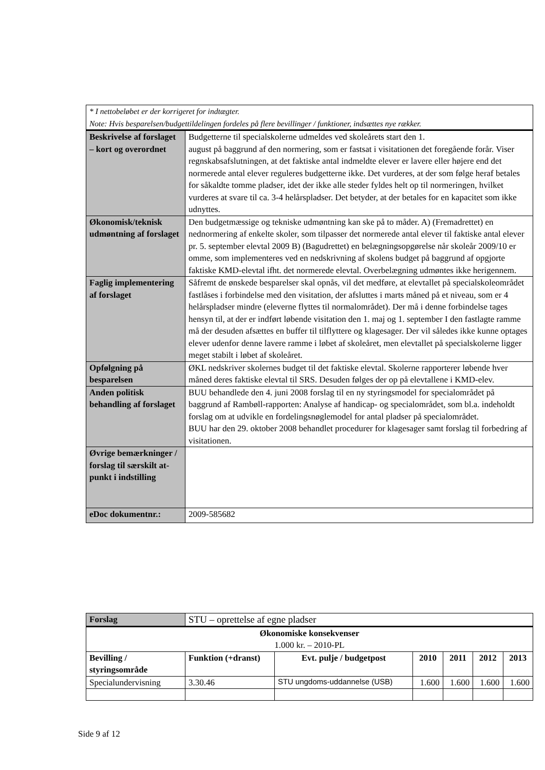| * I nettobeløbet er der korrigeret for indtægter. Note: Hvis besparelsen/budgettildelingen fordeles på flere bevillinger / funktioner, indsættes nye rækker. | |
| Beskrivelse af forslaget – kort og overordnet | Budgetterne til specialskolerne udmeldes ved skoleårets start den 1. august på baggrund af den normering, som er fastsat i visitationen det foregående forår. Viser regnskabsafslutningen, at det faktiske antal indmeldte elever er lavere eller højere end det normerede antal elever reguleres budgetterne ikke. Det vurderes, at der som følge heraf betales for såkaldte tomme pladser, idet der ikke alle steder fyldes helt op til normeringen, hvilket vurderes at svare til ca. 3-4 helårspladser. Det betyder, at der betales for en kapacitet som ikke udnyttes. |
| Økonomisk/teknisk udmøntning af forslaget | Den budgetmæssige og tekniske udmøntning kan ske på to måder. A) (Fremadrettet) en nednormering af enkelte skoler, som tilpasser det normerede antal elever til faktiske antal elever pr. 5. september elevtal 2009 B) (Bagudrettet) en belægningsopgørelse når skoleår 2009/10 er omme, som implementeres ved en nedskrivning af skolens budget på baggrund af opgjorte faktiske KMD-elevtal ifht. det normerede elevtal. Overbelægning udmøntes ikke herigennem. |
| Faglig implementering af forslaget | Såfremt de ønskede besparelser skal opnås, vil det medføre, at elevtallet på specialskoleområdet fastlåses i forbindelse med den visitation, der afsluttes i marts måned på et niveau, som er 4 helårspladser mindre (eleverne flyttes til normalområdet). Der må i denne forbindelse tages hensyn til, at der er indført løbende visitation den 1. maj og 1. september I den fastlagte ramme må der desuden afsættes en buffer til tilflyttere og klagesager. Der vil således ikke kunne optages elever udenfor denne lavere ramme i løbet af skoleåret, men elevtallet på specialskolerne ligger meget stabilt i løbet af skoleåret. |
| Opfølgning på besparelsen | ØKL nedskriver skolernes budget til det faktiske elevtal. Skolerne rapporterer løbende hver måned deres faktiske elevtal til SRS. Desuden følges der op på elevtallene i KMD-elev. |
| Anden politisk behandling af forslaget | BUU behandlede den 4. juni 2008 forslag til en ny styringsmodel for specialområdet på baggrund af Rambøll-rapporten: Analyse af handicap- og specialområdet, som bl.a. indeholdt forslag om at udvikle en fordelingsnøglemodel for antal pladser på specialområdet. BUU har den 29. oktober 2008 behandlet procedurer for klagesager samt forslag til forbedring af visitationen. |
| Øvrige bemærkninger / forslag til særskilt at-punkt i indstilling | |
| eDoc dokumentnr.: | 2009-585682 |
| Forslag | STU – oprettelse af egne pladser | | | | | |
| Økonomiske konsekvenser 1.000 kr. – 2010-PL | | | | | | |
| Bevilling / styringsområde | Funktion (+dranst) | Evt. pulje / budgetpost | 2010 | 2011 | 2012 | 2013 |
| Specialundervisning | 3.30.46 | STU ungdoms-uddannelse (USB) | 1.600 | 1.600 | 1.600 | 1.600 |
Side 9 af 12